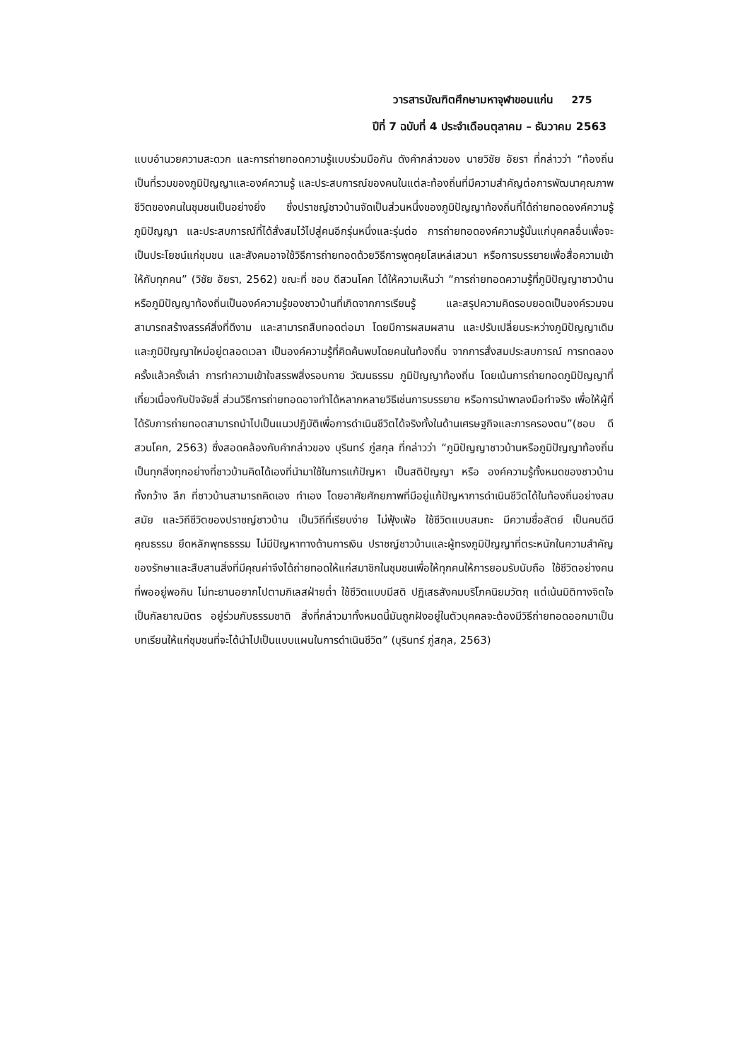วารสารบัณฑิตศึกษามหาจุฬาขอนแก่น 275
ปีที่ 7 ฉบับที่ 4 ประจำเดือนตุลาคม – ธันวาคม 2563
แบบอำนวยความสะดวก และการถ่ายทอดความรู้แบบร่วมมือกัน ดังคำกล่าวของ นายวิชัย อัยรา ที่กล่าวว่า “ท้องถิ่นเป็นที่รวมของภูมิปัญญาและองค์ความรู้ และประสบการณ์ของคนในแต่ละท้องถิ่นที่มีความสำคัญต่อการพัฒนาคุณภาพชีวิตของคนในชุมชนเป็นอย่างยิ่ง ซึ่งปราชญ์ชาวบ้านจัดเป็นส่วนหนึ่งของภูมิปัญญาท้องถิ่นที่ได้ถ่ายทอดองค์ความรู้ ภูมิปัญญา และประสบการณ์ที่ได้สั่งสมไว้ไปสู่คนอีกรุ่นหนึ่งและรุ่นต่อ การถ่ายทอดองค์ความรู้นั้นแก่บุคคลอื่นเพื่อจะเป็นประโยชน์แก่ชุมชน และสังคมอาจใช้วิธีการถ่ายทอดด้วยวิธีการพูดคุยโสเหล่เสวนา หรือการบรรยายเพื่อสื่อความเข้าให้กับทุกคน” (วิชัย อัยรา, 2562) ขณะที่ ชอบ ดีสวนโคก ได้ให้ความเห็นว่า “การถ่ายทอดความรู้ที่ภูมิปัญญาชาวบ้านหรือภูมิปัญญาท้องถิ่นเป็นองค์ความรู้ของชาวบ้านที่เกิดจากการเรียนรู้ และสรุปความคิดรอบยอดเป็นองค์รวมจนสามารถสร้างสรรค์สิ่งที่ดีงาม และสามารถสืบทอดต่อมา โดยมีการผสมผสาน และปรับเปลี่ยนระหว่างภูมิปัญญาเดิม และภูมิปัญญาใหม่อยู่ตลอดเวลา เป็นองค์ความรู้ที่คิดค้นพบโดยคนในท้องถิ่น จากการสั่งสมประสบการณ์ การทดลองครั้งแล้วครั้งเล่า การทำความเข้าใจสรรพสิ่งรอบกาย วัฒนธรรม ภูมิปัญญาท้องถิ่น โดยเน้นการถ่ายทอดภูมิปัญญาที่เกี่ยวเนื่องกับปัจจัยสี่ ส่วนวิธีการถ่ายทอดอาจทำได้หลากหลายวิธีเช่นการบรรยาย หรือการนำพาลงมือทำจริง เพื่อให้ผู้ที่ได้รับการถ่ายทอดสามารถนำไปเป็นแนวปฏิบัติเพื่อการดำเนินชีวิตได้จริงทั้งในด้านเศรษฐกิจและการครองตน”(ชอบ ดีสวนโคก, 2563) ซึ่งสอดคล้องกับคำกล่าวของ บุรินทร์ ภู่สกุล ที่กล่าวว่า “ภูมิปัญญาชาวบ้านหรือภูมิปัญญาท้องถิ่นเป็นทุกสิ่งทุกอย่างที่ชาวบ้านคิดได้เองที่นำมาใช้ในการแก้ปัญหา เป็นสติปัญญา หรือ องค์ความรู้ทั้งหมดของชาวบ้าน ทั้งกว้าง ลึก ที่ชาวบ้านสามารถคิดเอง ทำเอง โดยอาศัยศักยภาพที่มีอยู่แก้ปัญหาการดำเนินชีวิตได้ในท้องถิ่นอย่างสมสมัย และวิถีชีวิตของปราชญ์ชาวบ้าน เป็นวิถีที่เรียบง่าย ไม่ฟุ้งเฟ้อ ใช้ชีวิตแบบสมถะ มีความซื่อสัตย์ เป็นคนดีมีคุณธรรม ยึดหลักพุทธธรรม ไม่มีปัญหาทางด้านการเงิน ปราชญ์ชาวบ้านและผู้ทรงภูมิปัญญาที่ตระหนักในความสำคัญของรักษาและสืบสานสิ่งที่มีคุณค่าจึงได้ถ่ายทอดให้แก่สมาชิกในชุมชนเพื่อให้ทุกคนให้การยอมรับนับถือ ใช้ชีวิตอย่างคนที่พออยู่พอกิน ไม่ทะยานอยากไปตามกิเลสฝ่ายต่ำ ใช้ชีวิตแบบมีสติ ปฏิเสธสังคมบริโภคนิยมวัตถุ แต่เน้นมิติทางจิตใจ เป็นกัลยาณมิตร อยู่ร่วมกับธรรมชาติ สิ่งที่กล่าวมาทั้งหมดนี้มันถูกฝังอยู่ในตัวบุคคลจะต้องมีวิธีถ่ายทอดออกมาเป็นบทเรียนให้แก่ชุมชนที่จะได้นำไปเป็นแบบแผนในการดำเนินชีวิต” (บุรินทร์ ภู่สกุล, 2563)